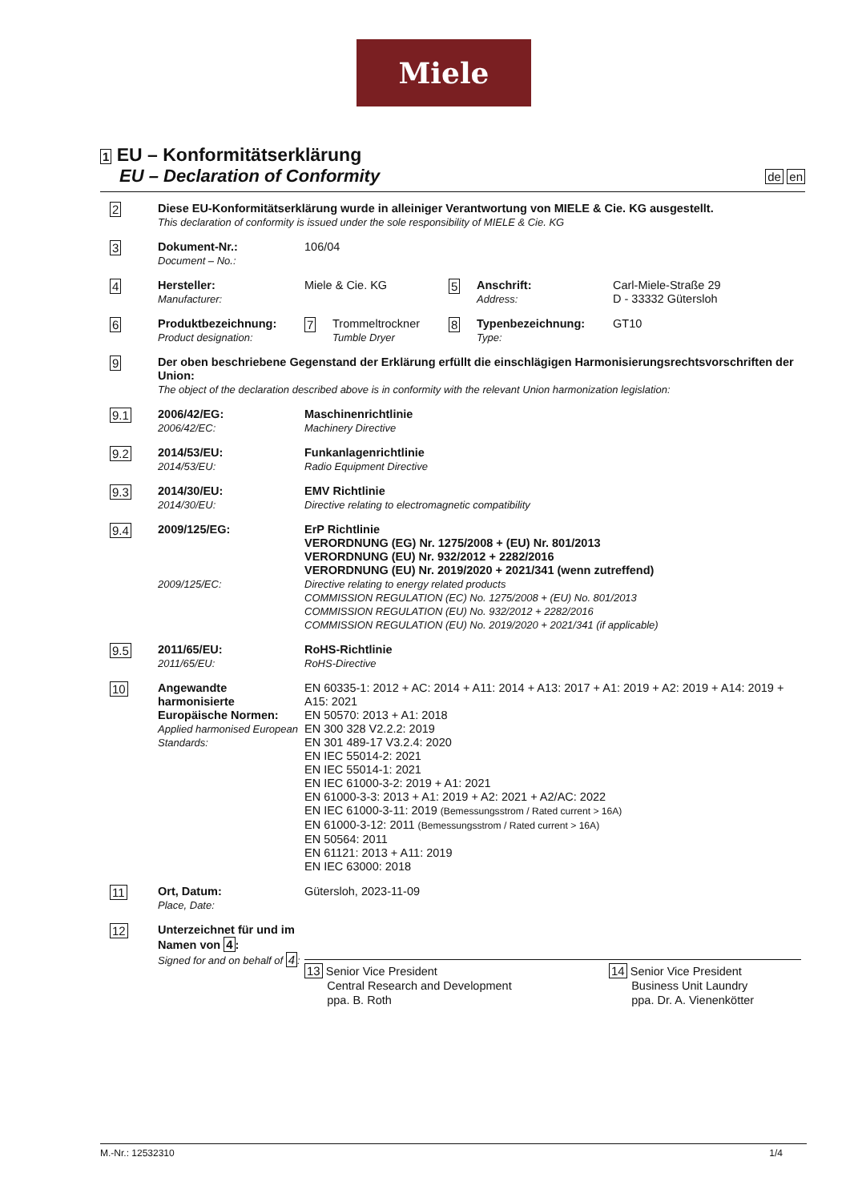Miele
1 EU – Konformitätserklärung
EU – Declaration of Conformity
de en
2
Diese EU-Konformitätserklärung wurde in alleiniger Verantwortung von MIELE & Cie. KG ausgestellt.
This declaration of conformity is issued under the sole responsibility of MIELE & Cie. KG
3
Dokument-Nr.:
Document – No.:
106/04
4
Hersteller:
Manufacturer:
Miele & Cie. KG
5
Anschrift:
Address:
Carl-Miele-Straße 29
D - 33332 Gütersloh
6
Produktbezeichnung:
Product designation:
7
Trommeltrockner
Tumble Dryer
8
Typenbezeichnung:
Type:
GT10
9
Der oben beschriebene Gegenstand der Erklärung erfüllt die einschlägigen Harmonisierungsrechtsvorschriften der Union:
The object of the declaration described above is in conformity with the relevant Union harmonization legislation:
9.1
2006/42/EG:
2006/42/EC:
Maschinenrichtlinie
Machinery Directive
9.2
2014/53/EU:
2014/53/EU:
Funkanlagenrichtlinie
Radio Equipment Directive
9.3
2014/30/EU:
2014/30/EU:
EMV Richtlinie
Directive relating to electromagnetic compatibility
9.4
2009/125/EG:
2009/125/EC:
ErP Richtlinie
VERORDNUNG (EG) Nr. 1275/2008 + (EU) Nr. 801/2013
VERORDNUNG (EU) Nr. 932/2012 + 2282/2016
VERORDNUNG (EU) Nr. 2019/2020 + 2021/341 (wenn zutreffend)
Directive relating to energy related products
COMMISSION REGULATION (EC) No. 1275/2008 + (EU) No. 801/2013
COMMISSION REGULATION (EU) No. 932/2012 + 2282/2016
COMMISSION REGULATION (EU) No. 2019/2020 + 2021/341 (if applicable)
9.5
2011/65/EU:
2011/65/EU:
RoHS-Richtlinie
RoHS-Directive
10
Angewandte harmonisierte Europäische Normen:
Applied harmonised European Standards:
EN 60335-1: 2012 + AC: 2014 + A11: 2014 + A13: 2017 + A1: 2019 + A2: 2019 + A14: 2019 + A15: 2021
EN 50570: 2013 + A1: 2018
EN 300 328 V2.2.2: 2019
EN 301 489-17 V3.2.4: 2020
EN IEC 55014-2: 2021
EN IEC 55014-1: 2021
EN IEC 61000-3-2: 2019 + A1: 2021
EN 61000-3-3: 2013 + A1: 2019 + A2: 2021 + A2/AC: 2022
EN IEC 61000-3-11: 2019 (Bemessungsstrom / Rated current > 16A)
EN 61000-3-12: 2011 (Bemessungsstrom / Rated current > 16A)
EN 50564: 2011
EN 61121: 2013 + A11: 2019
EN IEC 63000: 2018
11
Ort, Datum:
Place, Date:
Gütersloh, 2023-11-09
12
Unterzeichnet für und im Namen von 4:
Signed for and on behalf of 4:
13 Senior Vice President
Central Research and Development
ppa. B. Roth
14 Senior Vice President
Business Unit Laundry
ppa. Dr. A. Vienenkötter
M.-Nr.: 12532310 1/4